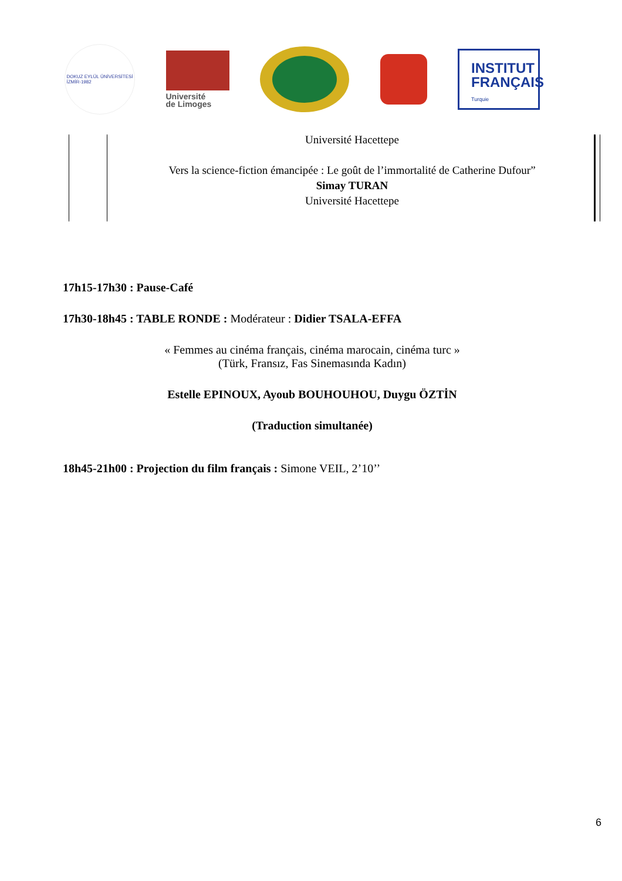DOKUZ EYLÜL ÜNİVERSİTESİ
İZMİR-1982
Université
de Limoges
INSTITUT
FRANÇAIS
Turquie
Université Hacettepe
Vers la science-fiction émancipée : Le goût de l’immortalité de Catherine Dufour”
Simay TURAN
Université Hacettepe
17h15-17h30 : Pause-Café
17h30-18h45 : TABLE RONDE : Modérateur : Didier TSALA-EFFA
« Femmes au cinéma français, cinéma marocain, cinéma turc »
(Türk, Fransız, Fas Sinemasında Kadın)
Estelle EPINOUX, Ayoub BOUHOUHOU, Duygu ÖZTİN
(Traduction simultanée)
18h45-21h00 : Projection du film français : Simone VEIL, 2’10’’
6